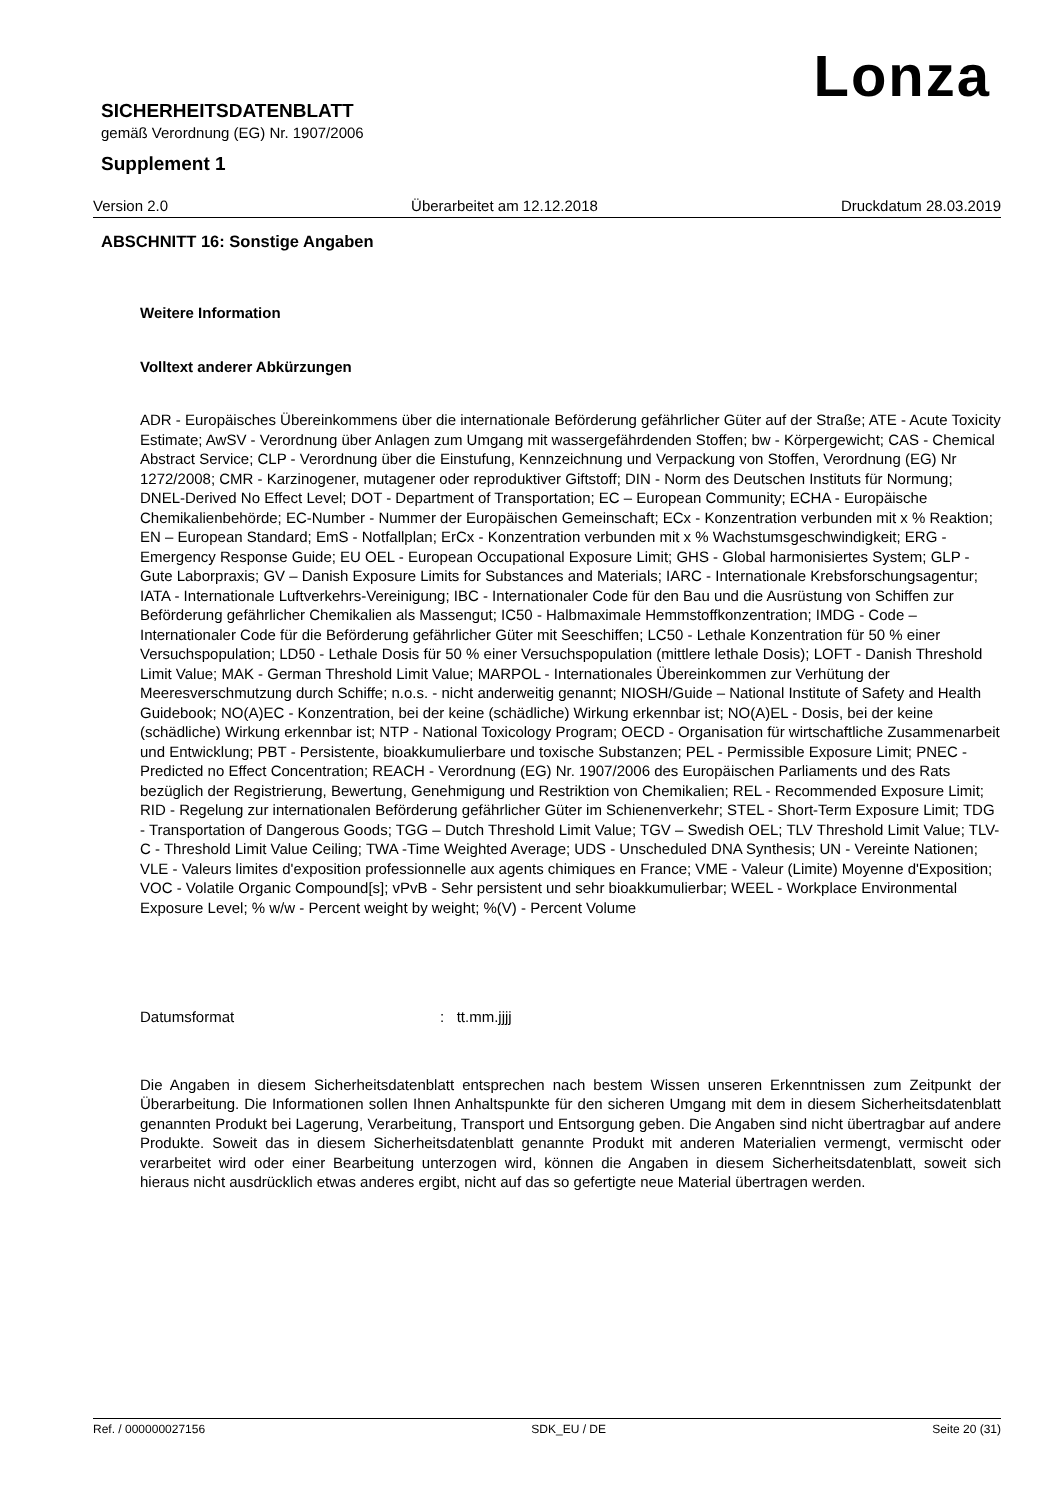Lonza
SICHERHEITSDATENBLATT
gemäß Verordnung (EG) Nr. 1907/2006
Supplement 1
Version 2.0 Überarbeitet am 12.12.2018 Druckdatum 28.03.2019
ABSCHNITT 16: Sonstige Angaben
Weitere Information
Volltext anderer Abkürzungen
ADR - Europäisches Übereinkommens über die internationale Beförderung gefährlicher Güter auf der Straße; ATE - Acute Toxicity Estimate; AwSV - Verordnung über Anlagen zum Umgang mit wassergefährdenden Stoffen; bw - Körpergewicht; CAS - Chemical Abstract Service; CLP - Verordnung über die Einstufung, Kennzeichnung und Verpackung von Stoffen, Verordnung (EG) Nr 1272/2008; CMR - Karzinogener, mutagener oder reproduktiver Giftstoff; DIN - Norm des Deutschen Instituts für Normung; DNEL-Derived No Effect Level; DOT - Department of Transportation; EC – European Community; ECHA - Europäische Chemikalienbehörde; EC-Number - Nummer der Europäischen Gemeinschaft; ECx - Konzentration verbunden mit x % Reaktion; EN – European Standard; EmS - Notfallplan; ErCx - Konzentration verbunden mit x % Wachstumsgeschwindigkeit; ERG - Emergency Response Guide; EU OEL - European Occupational Exposure Limit; GHS - Global harmonisiertes System; GLP - Gute Laborpraxis; GV – Danish Exposure Limits for Substances and Materials; IARC - Internationale Krebsforschungsagentur; IATA - Internationale Luftverkehrs-Vereinigung; IBC - Internationaler Code für den Bau und die Ausrüstung von Schiffen zur Beförderung gefährlicher Chemikalien als Massengut; IC50 - Halbmaximale Hemmstoffkonzentration; IMDG - Code – Internationaler Code für die Beförderung gefährlicher Güter mit Seeschiffen; LC50 - Lethale Konzentration für 50 % einer Versuchspopulation; LD50 - Lethale Dosis für 50 % einer Versuchspopulation (mittlere lethale Dosis); LOFT - Danish Threshold Limit Value; MAK - German Threshold Limit Value; MARPOL - Internationales Übereinkommen zur Verhütung der Meeresverschmutzung durch Schiffe; n.o.s. - nicht anderweitig genannt; NIOSH/Guide – National Institute of Safety and Health Guidebook; NO(A)EC - Konzentration, bei der keine (schädliche) Wirkung erkennbar ist; NO(A)EL - Dosis, bei der keine (schädliche) Wirkung erkennbar ist; NTP - National Toxicology Program; OECD - Organisation für wirtschaftliche Zusammenarbeit und Entwicklung; PBT - Persistente, bioakkumulierbare und toxische Substanzen; PEL - Permissible Exposure Limit; PNEC - Predicted no Effect Concentration; REACH - Verordnung (EG) Nr. 1907/2006 des Europäischen Parliaments und des Rats bezüglich der Registrierung, Bewertung, Genehmigung und Restriktion von Chemikalien; REL - Recommended Exposure Limit; RID - Regelung zur internationalen Beförderung gefährlicher Güter im Schienenverkehr; STEL - Short-Term Exposure Limit; TDG - Transportation of Dangerous Goods; TGG – Dutch Threshold Limit Value; TGV – Swedish OEL; TLV Threshold Limit Value; TLV-C - Threshold Limit Value Ceiling; TWA -Time Weighted Average; UDS - Unscheduled DNA Synthesis; UN - Vereinte Nationen; VLE - Valeurs limites d'exposition professionnelle aux agents chimiques en France; VME - Valeur (Limite) Moyenne d'Exposition; VOC - Volatile Organic Compound[s]; vPvB - Sehr persistent und sehr bioakkumulierbar; WEEL - Workplace Environmental Exposure Level; % w/w - Percent weight by weight; %(V) - Percent Volume
Datumsformat: tt.mm.jjjj
Die Angaben in diesem Sicherheitsdatenblatt entsprechen nach bestem Wissen unseren Erkenntnissen zum Zeitpunkt der Überarbeitung. Die Informationen sollen Ihnen Anhaltspunkte für den sicheren Umgang mit dem in diesem Sicherheitsdatenblatt genannten Produkt bei Lagerung, Verarbeitung, Transport und Entsorgung geben. Die Angaben sind nicht übertragbar auf andere Produkte. Soweit das in diesem Sicherheitsdatenblatt genannte Produkt mit anderen Materialien vermengt, vermischt oder verarbeitet wird oder einer Bearbeitung unterzogen wird, können die Angaben in diesem Sicherheitsdatenblatt, soweit sich hieraus nicht ausdrücklich etwas anderes ergibt, nicht auf das so gefertigte neue Material übertragen werden.
Ref. / 000000027156 SDK_EU / DE Seite 20 (31)